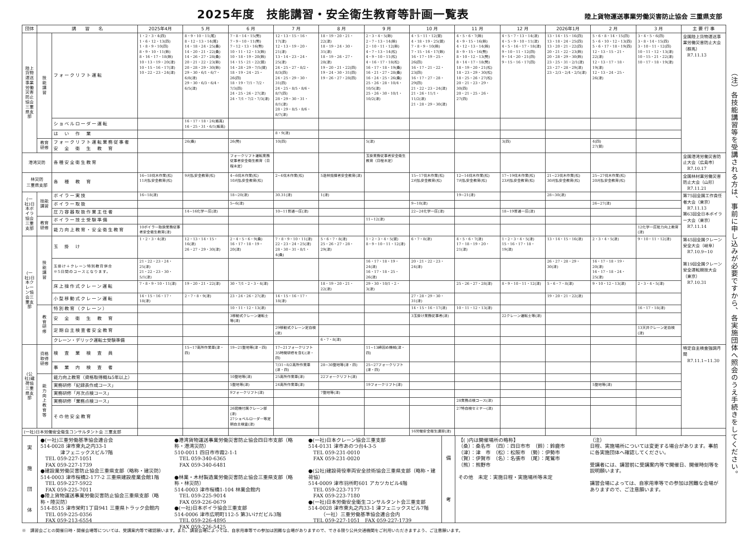2025年度　技能講習・安全衛生教育等計画一覧表
陸上貨物運送事業労働災害防止協会 三重県支部
| 団体 | 講 習 名 | | 2025年4月 | 5 月 | 6 月 | 7 月 | 8 月 | 9 月 | 10 月 | 11 月 | 12 月 | 2026年1月 | 2 月 | 3 月 | 主 要 行 事 |
| --- | --- | --- | --- | --- | --- | --- | --- | --- | --- | --- | --- | --- | --- | --- | --- |
| 陸上貨物運送事業労働災害防止協会三重県支部 | 技 能 講 習 | フォークリフト運転 | 1・2・3・4(四) 1・6・12・13(四) 1・8・9・10(四) 8・9・10・11(鈴) 8・16・17・18(鈴) 10・13・19・20(津) 10・15・16・17(津) 10・22・23・24(津) | 8・9・10・11(尾) 8・12・13・14(尾) 14・18・24・25(桑) 14・20・21・22(桑) 14・26・27・28(桑) 20・21・22・23(鈴) 20・28・29・30(鈴) 29・30・6/1・6/7・6/8(津) 29・30・6/3・6/4・6/5(津) | 7・8・14・15(勢) 7・9・10・11(勢) 7・12・13・16(勢) 10・11・12・13(鈴) 10・18・19・20(鈴) 14・15・21・22(賀) 14・28・29・7/5(賀) 18・19・24・25・26(四) 18・19・7/1・7/2・7/3(四) 24・25・26・27(津) 24・7/1・7/2・7/3(津) | 12・13・15・16・17(津) 12・13・19・20・21(津) 13・14・23・24・25(津) 24・25・27・8/2・8/3(四) 24・25・29・30・31(四) 24・25・8/5・8/6・8/7(四) 28・29・30・31・8/1(津) 28・29・8/5・8/6・8/7(津) | 18・19・20・21・22(津) 18・19・24・30・31(津) 18・19・26・27・28(津) 19・20・21・22(四) 19・24・30・31(四) 19・26・27・28(四) | 2・3・4・5(鈴) 2・7・13・14(鈴) 2・10・11・12(鈴) 4・7・13・14(松) 4・9・10・11(松) 4・16・17・18(松) 16・17・18・19(桑) 16・21・27・28(桑) 16・24・25・26(桑) 25・26・28・10/4・10/5(津) 25・26・30・10/1・10/2(津) | 4・5・11・12(賀) 4・18・19・25(賀) 7・8・9・10(鈴) 7・15・16・17(鈴) 16・17・19・25・26(四) 16・17・21・22・23(四) 16・17・27・28・29(四) 21・22・23・24(津) 21・26・11/1・11/2(津) 21・28・29・30(津) | 4・5・6・7(鈴) 4・9・15・16(鈴) 4・12・13・14(鈴) 8・9・15・16(勢) 8・10・12・13(勢) 8・14・17・18(勢) 18・19・20・21(松) 18・23・29・30(松) 18・25・26・27(松) 20・21・23・29・30(四) 20・21・25・26・27(四) | 4・5・7・13・14(津) 4・5・9・10・11(津) 4・5・16・17・18(津) 9・10・11・12(四) 9・14・20・21(四) 9・15・16・17(四) | 13・14・15・16(四) 13・18・24・25(四) 13・20・21・22(四) 20・21・22・23(鈴) 20・28・29・30(鈴) 23・25・31・2/1(津) 23・27・28・29(津) 23・2/3・2/4・2/5(津) | 5・6・8・14・15(四) 5・6・10・12・13(四) 5・6・17・18・19(四) 12・13・15・21・22(津) 12・13・17・18・19(津) 12・13・24・25・26(津) | 3・4・5・6(四) 3・8・14・15(四) 3・10・11・12(四) 10・11・12・13(津) 10・15・21・22(津) 10・17・18・19(津) | 全国陸上貨物運送事業労働災害防止大会（群馬） R7.11.13 |
| | | ショベルローダー運転 | | 16・17・18・24(飯高) 16・25・31・6/1(飯高) | | | | | | | | | | | |
| | | は い 作 業 | | | | 8・9(津) | | | | | | | | | |
| | 教育 研修 | フォークリフト運転業務従事者 安 全 衛 生 教 育 | | 26(桑) | 26(勢) | 10(四) | | 5(津) | | | 3(四) | | 4(四) 27(賀) | | |
| 港湾災防 | | 各種安全衛生教育 | | | フォークリフト運転業務従事者安全衛生教育（日程未定） | | | 玉掛業務従事者安全衛生教育（日程未定） | | | | | | | 全国港湾労働災害防止大会（広島市） R7.10.17 |
| 林災防 三重県支部 | | 各 種 教 育 | 16~18伐木作業(松) 11刈払安全教育(松) | 9刈払安全教育(松) | 4~6伐木作業(松) 10刈払安全教育(松) | 2~4伐木作業(松) | 5造林指揮者安全教育(津) | | 15~17伐木作業(松) 2刈払安全教育(松) | 12~14伐木作業(松) 7刈払安全教育(松) | 17~19伐木作業(松) 23刈払安全教育(松) | 21~23伐木作業(松) 30刈払安全教育(松) | 25~27伐木作業(松) 20刈払安全教育(松) | | 全国林材業労働災害防止大会（山形） R7.11.21 |
| (一社)日本ボイラ協会三重支部 | 技能 講習 | ボイラー実技 | 16~18(津) | | 18~20(津) | 30.31(津) | 1(津) | | | 19~21(津) | | 28~30(津) | | | 第75回全国工作責任者大会（東京） R7.11.13 第63回全日本ボイラー大会（東京） R7.11.14 |
| | | ボイラー取扱 | | | 5~6(津) | | | | 9~10(津) | | | | 26~27(津) | | |
| | | 圧力容器取扱作業主任者 | | 14~16化学一圧(津) | | 10~11普通一圧(津) | | | 22~24化学一圧(津) | | 18~19普通一圧(津) | | | | |
| | 教育 研修 | ボイラー技士受験準備 | | | | | | 11~12(津) | | | | | | | |
| | | 能力向上教育・安全衛生教育 | 10ボイラー取扱業務従事者安全衛生教育(津) | | | | | | | | | | | 12化学一圧能力向上教育(津) | |
| (一社)日本クレーン協会三重支部 | 技 能 講 習 | 玉 掛 け | 1・2・3・4(津) | 12・13・14・15・16(津) 26・27・29・30(津) | 2・4・5・6・9(桑) 16・17・18・19・20(津) | 7・8・9・10・11(津) 22・23・24・25(津) 28・30・31・8/1・4(桑) | 5・6・7・8(津) 25・26・27・28・29(津) | 1・2・3・4・5(賀) 8・9・10・11・12(津) | 6・7・8(津) | 4・5・6・7(津) 17・18・19・20・21(津) | 1・2・3・4・5(津) 15・16・17・18・19(津) | 13・14・15・16(津) | 2・3・4・5(津) | 9・10・11・12(津) | 第45回全国クレーン安全大会（岐阜） R7.10.9~10 第19回全国クレーン安全運転競技大会（東京） R7.10.31 |
| | | 玉掛け＋クレーン特別教育併合 ※5日間のコースとなります。 | 21・22・23・24・25(津) 21・22・23・30・5/1(津) | | | | | 16・17・18・19・24(津) 16・17・18・25・26(津) | 20・21・22・23・24(津) | | | 26・27・28・29・30(津) | 16・17・18・19・20(津) 16・17・18・24・25(津) | | |
| | | 床上操作式クレーン運転 | 7・8・9・10・11(津) | 19・20・21・22(津) | 30・7/1・2・3・4(津) | | 18・19・20・21・22(津) | 29・30・10/1・2・3(津) | | 25・26・27・28(津) | 8・9・10・11・12(津) | 5・6・7・8(津) | 9・10・12・13(津) | 2・3・4・5(津) | |
| | | 小型移動式クレーン運転 | 14・15・16・17・18(津) | 2・7・8・9(津) | 23・24・26・27(津) | 14・15・16・17・18(津) | | | 27・28・29・30・31(津) | | | 19・20・21・22(津) | | | |
| | 教 育 研 修 | 特別教育（クレーン） | | | 10・11・12・13(津) | | | | 14・15・16・17(津) | 10・11・12・13(津) | | | | 16・17・18(津) | |
| | | 安 全 衛 生 教 育 | | | 3移動式クレーン運転士等(津) | | | | 3玉掛け業務従事者(津) | | 22クレーン運転士等(津) | | | | |
| | | 定期自主検査者安全教育 | | | | 29移動式クレーン定自検(津) | | | | | | | | 13天井クレーン定自検(津) | |
| | | クレーン・デリック運転士受験準備 | | | | | 6・7・8(津) | | | | | | | | |
| (公社)建荷協三重県支部 | 資格取得研修 | 検 査 業 検 査 員 | | 15~17高所作業車(津・四) | 19~21整地等(津・四) | 17~21フォークリフト 35時間研修を含む(津・四) | | 11~13締固め機械(津・四) | | | | | | | 特定自主検査強調月間 R7.11.1~11.30 |
| | | 事 業 内 検 査 者 | | | | 7/31~8/2高所作業車(津・四) | 28~30整地等(津・四) | 25~27フォークリフト(津・四) | | | | | | | |
| | 能 力 向 上 教 育 等 | 能力向上教育（資格取得概ね5年以上） | | | 10整地等(津) | 25高所作業車(津) | 22フォークリフト(津) | | | | | | | | |
| | | 実務研修「記録表作成コース」 | | | 5整地等(津) | 24高所作業車(津) | | 19フォークリフト(津) | | | | | 5整地等(津) | | |
| | | 実務研修「月次点検コース」 | | | 9フォークリフト(津) | | 7整地等(津) | | | | | | | | |
| | | 実務研修「業務点検コース」 | | | | | | | | 28業務点検コース(津) | | | | | |
| | | その他安全教育 | | | 26建機付属クレーン部(津) 27ショベルローダー等定期自主検査(津) | | | | | 27特自検セミナー(津) | | | | | |
| (一社)日本労働安全衛生コンサルタント会 三重支部 | | | | | | | | | 16労働安全衛生講習(津) | | | | | | |
実施団体
●(一社)三重労働基準協会連合会
514-0028 津市東丸之内33-1
　　　　津フェニックスビル7階
　TEL 059-227-1051
　FAX 059-227-1739
●建設業労働災害防止協会三重県支部（略称・建災防）
514-0003 津市桜橋2-177-2 三重県建設産業会館1階
　TEL 059-227-5922
　FAX 059-225-7011
●陸上貨物運送事業労働災害防止協会三重県支部（略称・陸災防）
514-8515 津市栄町1丁目941 三重県トラック会館内
　TEL 059-225-0356
　FAX 059-213-6554
●港湾貨物運送事業労働災害防止協会四日市支部（略称・港湾災防）
510-0011 四日市市霞2-1-1
　TEL 059-340-6365
　FAX 059-340-6481
●林業・木材製造業労働災害防止協会三重県支部（略称・林災防）
514-0003 津市桜橋1-104 林業会館内
　TEL 059-225-9014
　FAX 059-226-0679
●(一社)日本ボイラ協会三重支部
514-0006 津市広明町112-5 第3いけだビル3階
　TEL 059-226-4895
　FAX 059-226-5425
●(一社)日本クレーン協会三重支部
514-0131 津市あのつ台4-3-5
　TEL 059-231-0010
　FAX 059-231-0020
●(公社)建設荷役車両安全技術協会三重県支部（略称・建荷協）
514-0009 津市羽所町601 アカツカビル4階
　TEL 059-223-7177
　FAX 059-223-7180
●(一社)日本労働安全衛生コンサルタント会三重支部
514-0028 津市東丸之内33-1 津フェニックスビル7階
　　　（一社）三重労働基準協会連合会内
　TEL 059-227-1051　FAX 059-227-1739
備考
【( )内は開催場所の略称】
（桑）：桑名市　（四）：四日市市　（鈴）：鈴鹿市
（津）：津　市　（松）：松阪市　（勢）：伊勢市
（賀）：伊賀市　（名）：名張市　（尾）：尾鷲市
（熊）：熊野市
その他　未定：実施日程・実施場所等未定
（注）
日程、実施場所については変更する場合があります。事前に各実施団体へ確認してください。
受講者には、講習前に受講案内等で開催日、開催時刻等を説明願います。
講習会場によっては、自家用車等での参加は困難な会場がありますので、ご注意願います。
※　講習会ごとの開催日時・開催会場等については、受講案内等で確認願います。また、講習会場によっては、自家用車等での参加は困難な会場がありますので、できる限り公共交通機関をご利用いただきますよう、ご注意願います。
（注）各技能講習等を受講される方は、事前に申し込みが必要ですから、各実施団体へ照会のうえ手続きをしてください。